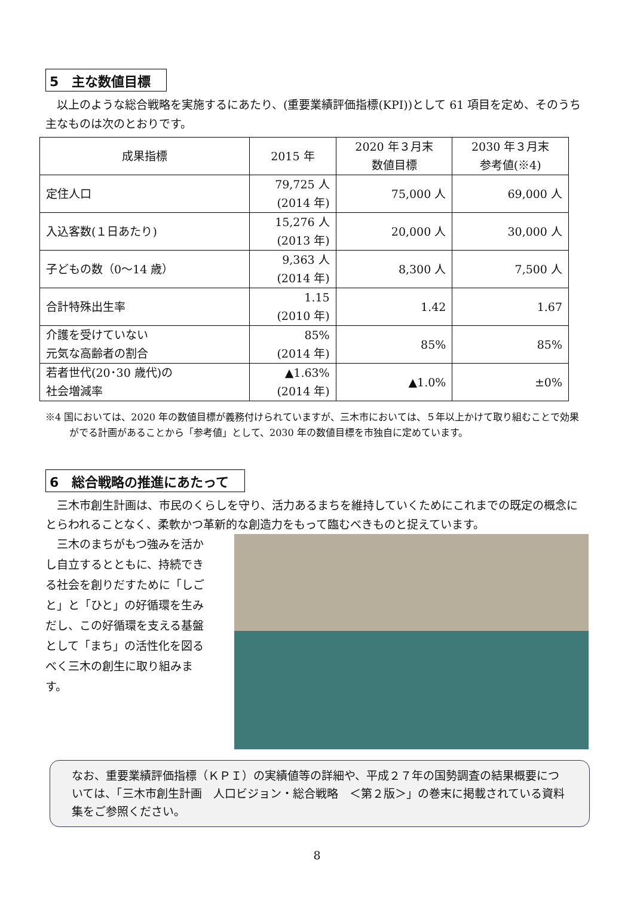5　主な数値目標
　以上のような総合戦略を実施するにあたり、(重要業績評価指標(KPI))として 61 項目を定め、そのうち主なものは次のとおりです。
| 成果指標 | 2015 年 | 2020 年３月末 数値目標 | 2030 年３月末 参考値(※4) |
| --- | --- | --- | --- |
| 定住人口 | 79,725 人 (2014 年) | 75,000 人 | 69,000 人 |
| 入込客数(１日あたり) | 15,276 人 (2013 年) | 20,000 人 | 30,000 人 |
| 子どもの数（0～14 歳） | 9,363 人 (2014 年) | 8,300 人 | 7,500 人 |
| 合計特殊出生率 | 1.15 (2010 年) | 1.42 | 1.67 |
| 介護を受けていない 元気な高齢者の割合 | 85% (2014 年) | 85% | 85% |
| 若者世代(20･30 歳代)の 社会増減率 | ▲1.63% (2014 年) | ▲1.0% | ±0% |
※4 国においては、2020 年の数値目標が義務付けられていますが、三木市においては、５年以上かけて取り組むことで効果がでる計画があることから「参考値」として、2030 年の数値目標を市独自に定めています。
6　総合戦略の推進にあたって
　三木市創生計画は、市民のくらしを守り、活力あるまちを維持していくためにこれまでの既定の概念にとらわれることなく、柔軟かつ革新的な創造力をもって臨むべきものと捉えています。
　三木のまちがもつ強みを活かし自立するとともに、持続できる社会を創りだすために「しごと」と「ひと」の好循環を生みだし、この好循環を支える基盤として「まち」の活性化を図るべく三木の創生に取り組みます。
なお、重要業績評価指標（ＫＰＩ）の実績値等の詳細や、平成２７年の国勢調査の結果概要については、「三木市創生計画　人口ビジョン・総合戦略　＜第２版＞」の巻末に掲載されている資料集をご参照ください。
8